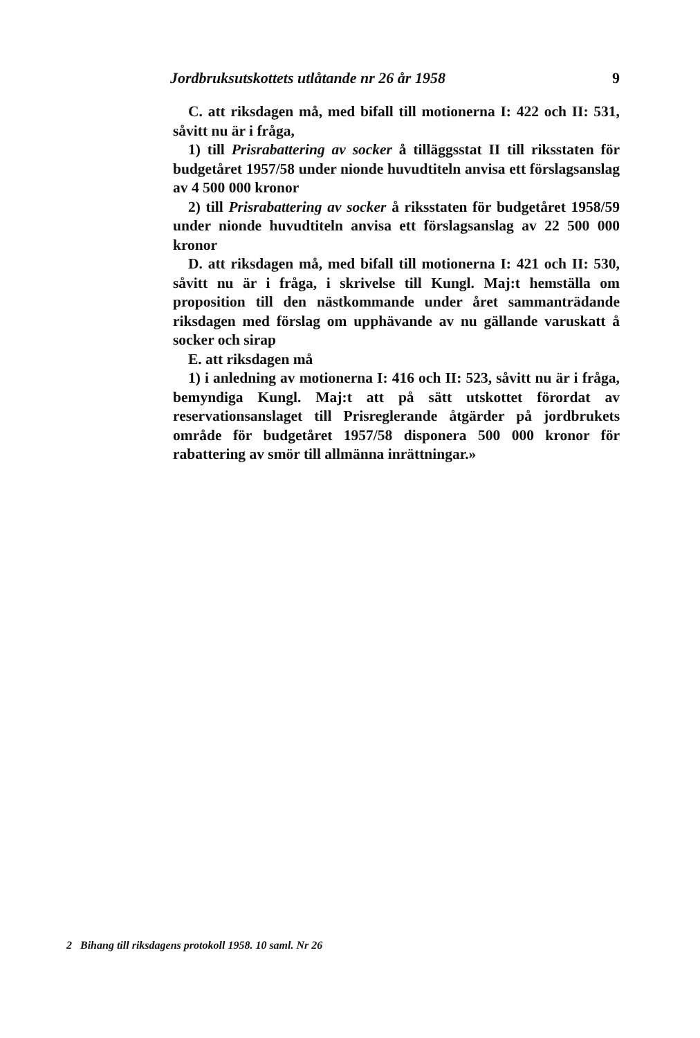Jordbruksutskottets utlåtande nr 26 år 1958 9
C. att riksdagen må, med bifall till motionerna I: 422 och II: 531, såvitt nu är i fråga,
1) till Prisrabattering av socker å tilläggsstat II till riksstaten för budgetåret 1957/58 under nionde huvudtiteln anvisa ett förslagsanslag av 4 500 000 kronor
2) till Prisrabattering av socker å riksstaten för budgetåret 1958/59 under nionde huvudtiteln anvisa ett förslagsanslag av 22 500 000 kronor
D. att riksdagen må, med bifall till motionerna I: 421 och II: 530, såvitt nu är i fråga, i skrivelse till Kungl. Maj:t hemställa om proposition till den nästkommande under året sammanträdande riksdagen med förslag om upphävande av nu gällande varuskatt å socker och sirap
E. att riksdagen må
1) i anledning av motionerna I: 416 och II: 523, såvitt nu är i fråga, bemyndiga Kungl. Maj:t att på sätt utskottet förordat av reservationsanslaget till Prisreglerande åtgärder på jordbrukets område för budgetåret 1957/58 disponera 500 000 kronor för rabattering av smör till allmänna inrättningar.»
2 Bihang till riksdagens protokoll 1958. 10 saml. Nr 26